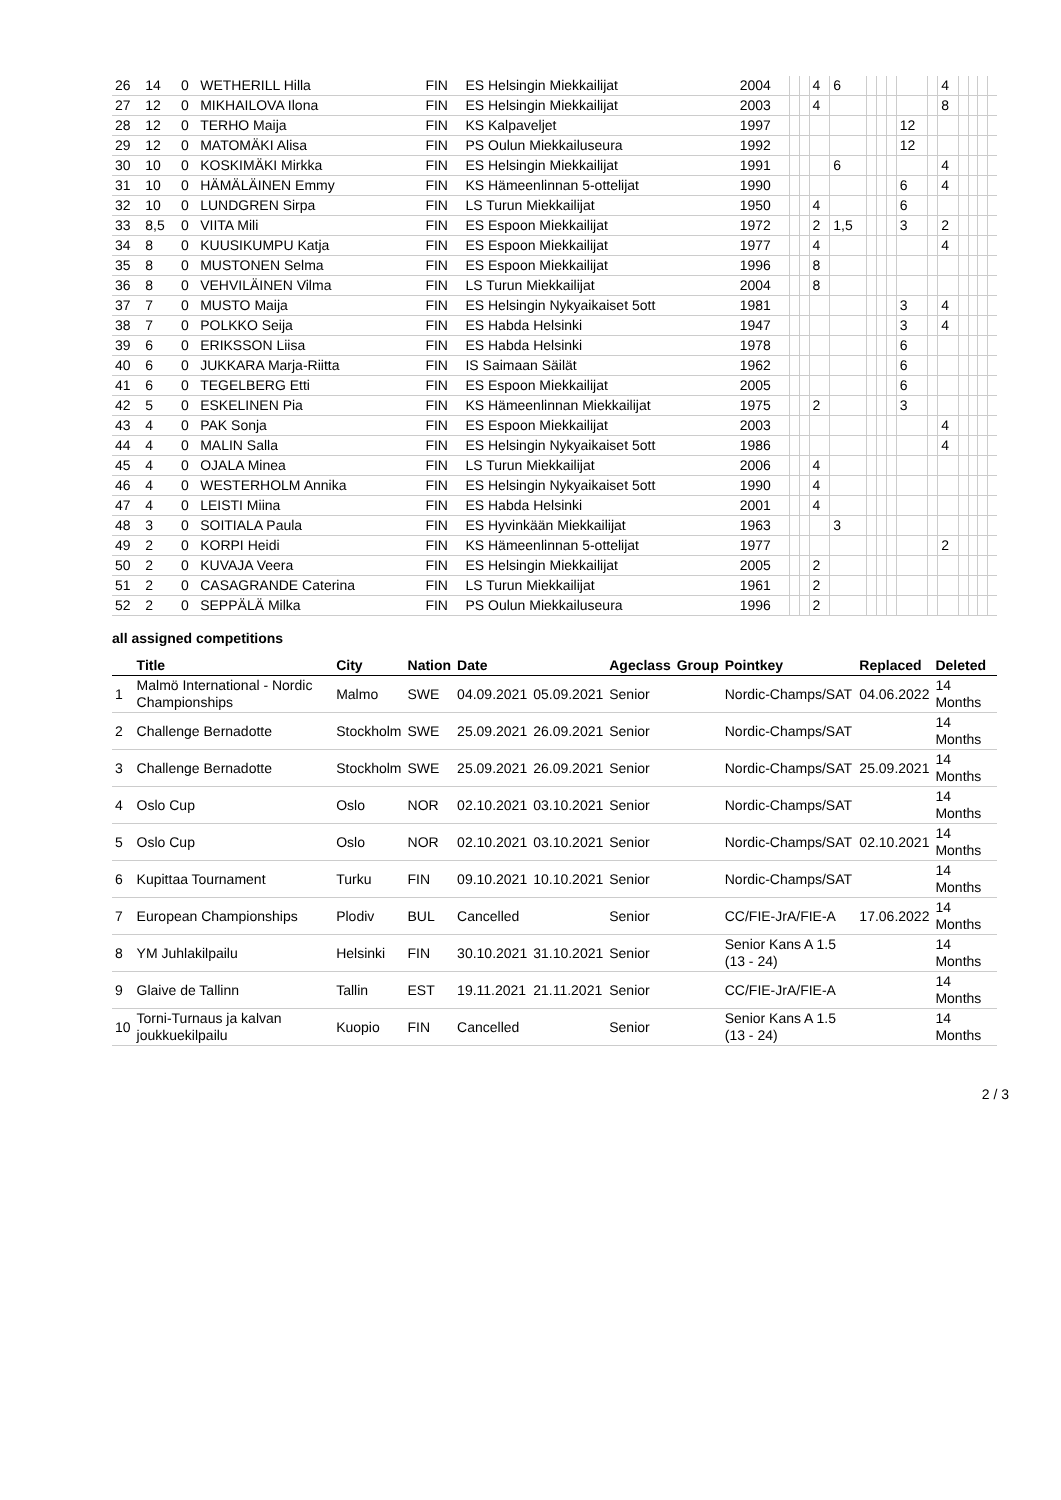| 26 | 14 | 0 | WETHERILL Hilla | FIN | ES Helsingin Miekkailijat | 2004 | | | 4 | 6 | | | | | | 4 | | | | |
| 27 | 12 | 0 | MIKHAILOVA Ilona | FIN | ES Helsingin Miekkailijat | 2003 | | | 4 | | | | | | | 8 | | | | |
| 28 | 12 | 0 | TERHO Maija | FIN | KS Kalpaveljet | 1997 | | | | | | | | 12 | | | | | | |
| 29 | 12 | 0 | MATOMÄKI Alisa | FIN | PS Oulun Miekkailuseura | 1992 | | | | | | | | 12 | | | | | | |
| 30 | 10 | 0 | KOSKIMÄKI Mirkka | FIN | ES Helsingin Miekkailijat | 1991 | | | | 6 | | | | | | 4 | | | | |
| 31 | 10 | 0 | HÄMÄLÄINEN Emmy | FIN | KS Hämeenlinnan 5-ottelijat | 1990 | | | | | | | | 6 | | 4 | | | | |
| 32 | 10 | 0 | LUNDGREN Sirpa | FIN | LS Turun Miekkailijat | 1950 | | | 4 | | | | | 6 | | | | | | |
| 33 | 8,5 | 0 | VIITA Mili | FIN | ES Espoon Miekkailijat | 1972 | | | 2 | 1,5 | | | | 3 | | 2 | | | | |
| 34 | 8 | 0 | KUUSIKUMPU Katja | FIN | ES Espoon Miekkailijat | 1977 | | | 4 | | | | | | | 4 | | | | |
| 35 | 8 | 0 | MUSTONEN Selma | FIN | ES Espoon Miekkailijat | 1996 | | | 8 | | | | | | | | | | | |
| 36 | 8 | 0 | VEHVILÄINEN Vilma | FIN | LS Turun Miekkailijat | 2004 | | | 8 | | | | | | | | | | | |
| 37 | 7 | 0 | MUSTO Maija | FIN | ES Helsingin Nykyaikaiset 5ott | 1981 | | | | | | | | 3 | | 4 | | | | |
| 38 | 7 | 0 | POLKKO Seija | FIN | ES Habda Helsinki | 1947 | | | | | | | | 3 | | 4 | | | | |
| 39 | 6 | 0 | ERIKSSON Liisa | FIN | ES Habda Helsinki | 1978 | | | | | | | | 6 | | | | | | |
| 40 | 6 | 0 | JUKKARA Marja-Riitta | FIN | IS Saimaan Säilät | 1962 | | | | | | | | 6 | | | | | | |
| 41 | 6 | 0 | TEGELBERG Etti | FIN | ES Espoon Miekkailijat | 2005 | | | | | | | | 6 | | | | | | |
| 42 | 5 | 0 | ESKELINEN Pia | FIN | KS Hämeenlinnan Miekkailijat | 1975 | | | 2 | | | | | 3 | | | | | | |
| 43 | 4 | 0 | PAK Sonja | FIN | ES Espoon Miekkailijat | 2003 | | | | | | | | | | 4 | | | | |
| 44 | 4 | 0 | MALIN Salla | FIN | ES Helsingin Nykyaikaiset 5ott | 1986 | | | | | | | | | | 4 | | | | |
| 45 | 4 | 0 | OJALA Minea | FIN | LS Turun Miekkailijat | 2006 | | | 4 | | | | | | | | | | | |
| 46 | 4 | 0 | WESTERHOLM Annika | FIN | ES Helsingin Nykyaikaiset 5ott | 1990 | | | 4 | | | | | | | | | | | |
| 47 | 4 | 0 | LEISTI Miina | FIN | ES Habda Helsinki | 2001 | | | 4 | | | | | | | | | | | |
| 48 | 3 | 0 | SOITIALA Paula | FIN | ES Hyvinkään Miekkailijat | 1963 | | | | 3 | | | | | | | | | | |
| 49 | 2 | 0 | KORPI Heidi | FIN | KS Hämeenlinnan 5-ottelijat | 1977 | | | | | | | | | | 2 | | | | |
| 50 | 2 | 0 | KUVAJA Veera | FIN | ES Helsingin Miekkailijat | 2005 | | | 2 | | | | | | | | | | | |
| 51 | 2 | 0 | CASAGRANDE Caterina | FIN | LS Turun Miekkailijat | 1961 | | | 2 | | | | | | | | | | | |
| 52 | 2 | 0 | SEPPÄLÄ Milka | FIN | PS Oulun Miekkailuseura | 1996 | | | 2 | | | | | | | | | | | |
all assigned competitions
| | Title | City | Nation | Date | | Ageclass | Group | Pointkey | Replaced | Deleted |
| --- | --- | --- | --- | --- | --- | --- | --- | --- | --- | --- |
| 1 | Malmö International - Nordic Championships | Malmo | SWE | 04.09.2021 | 05.09.2021 | Senior | | Nordic-Champs/SAT | 04.06.2022 | 14 Months |
| 2 | Challenge Bernadotte | Stockholm | SWE | 25.09.2021 | 26.09.2021 | Senior | | Nordic-Champs/SAT | | 14 Months |
| 3 | Challenge Bernadotte | Stockholm | SWE | 25.09.2021 | 26.09.2021 | Senior | | Nordic-Champs/SAT | 25.09.2021 | 14 Months |
| 4 | Oslo Cup | Oslo | NOR | 02.10.2021 | 03.10.2021 | Senior | | Nordic-Champs/SAT | | 14 Months |
| 5 | Oslo Cup | Oslo | NOR | 02.10.2021 | 03.10.2021 | Senior | | Nordic-Champs/SAT | 02.10.2021 | 14 Months |
| 6 | Kupittaa Tournament | Turku | FIN | 09.10.2021 | 10.10.2021 | Senior | | Nordic-Champs/SAT | | 14 Months |
| 7 | European Championships | Plodiv | BUL | Cancelled | | Senior | | CC/FIE-JrA/FIE-A | 17.06.2022 | 14 Months |
| 8 | YM Juhlakilpailu | Helsinki | FIN | 30.10.2021 | 31.10.2021 | Senior | | Senior Kans A 1.5 (13 - 24) | | 14 Months |
| 9 | Glaive de Tallinn | Tallin | EST | 19.11.2021 | 21.11.2021 | Senior | | CC/FIE-JrA/FIE-A | | 14 Months |
| 10 | Torni-Turnaus ja kalvan joukkuekilpailu | Kuopio | FIN | Cancelled | | Senior | | Senior Kans A 1.5 (13 - 24) | | 14 Months |
2 / 3